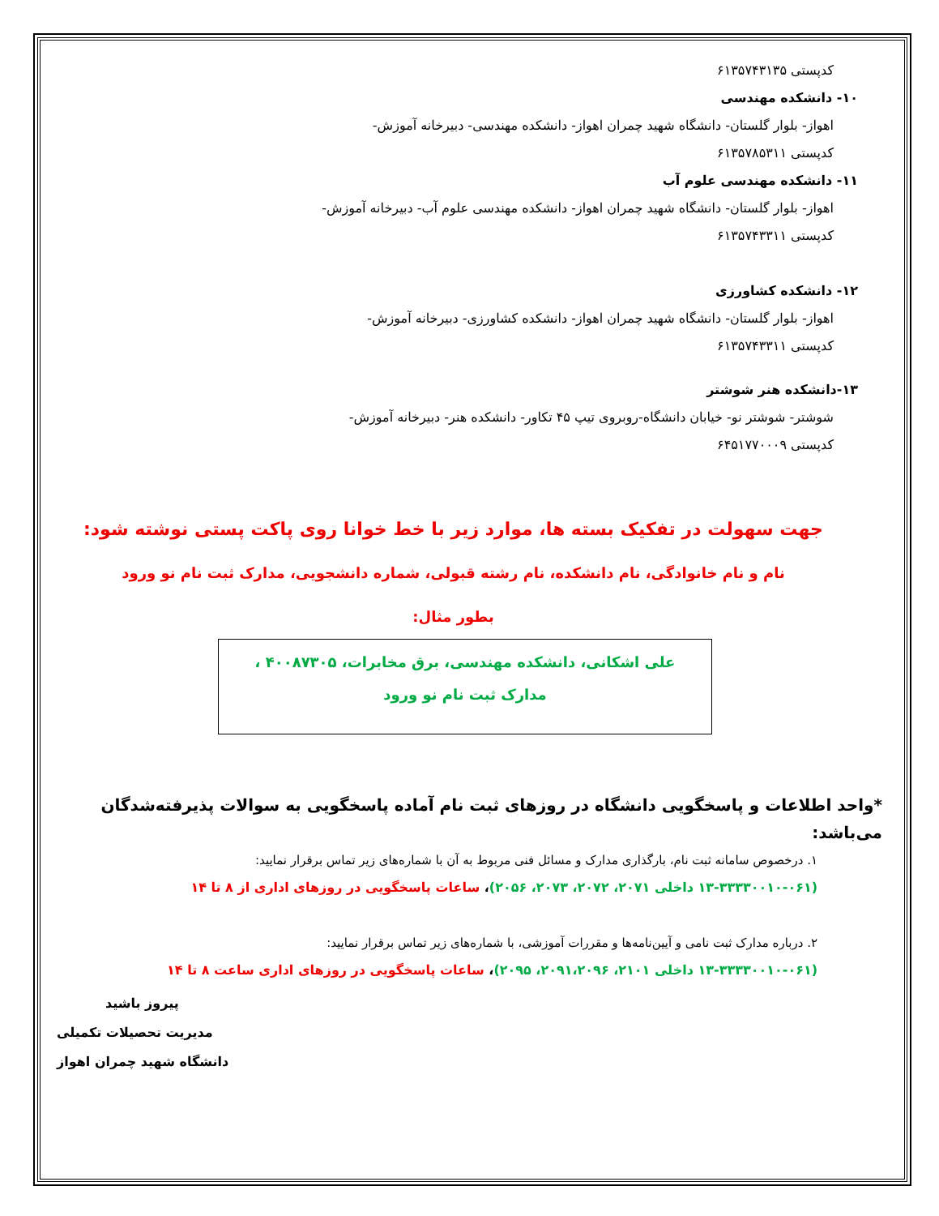کدپستی ۶۱۳۵۷۴۳۱۳۵
۱۰- دانشکده مهندسی
اهواز- بلوار گلستان- دانشگاه شهید چمران اهواز- دانشکده مهندسی- دبیرخانه آموزش-
کدپستی ۶۱۳۵۷۸۵۳۱۱
۱۱- دانشکده مهندسی علوم آب
اهواز- بلوار گلستان- دانشگاه شهید چمران اهواز- دانشکده مهندسی علوم آب- دبیرخانه آموزش-
کدپستی ۶۱۳۵۷۴۳۳۱۱
۱۲- دانشکده کشاورزی
اهواز- بلوار گلستان- دانشگاه شهید چمران اهواز- دانشکده کشاورزی- دبیرخانه آموزش-
کدپستی ۶۱۳۵۷۴۳۳۱۱
۱۳-دانشکده هنر شوشتر
شوشتر- شوشتر نو- خیابان دانشگاه-روبروی تیپ ۴۵ تکاور- دانشکده هنر- دبیرخانه آموزش-
کدپستی ۶۴۵۱۷۷۰۰۰۹
جهت سهولت در تفکیک بسته ها، موارد زیر با خط خوانا روی پاکت پستی نوشته شود:
نام و نام خانوادگی، نام دانشکده، نام رشته قبولی، شماره دانشجویی، مدارک ثبت نام نو ورود
بطور مثال:
علی اشکانی، دانشکده مهندسی، برق مخابرات، ۴۰۰۸۷۳۰۵ ،
مدارک ثبت نام نو ورود
*واحد اطلاعات و پاسخگویی دانشگاه در روزهای ثبت نام آماده پاسخگویی به سوالات پذیرفته‌شدگان می‌باشد:
۱. درخصوص سامانه ثبت نام، بارگذاری مدارک و مسائل فنی مربوط به آن با شماره‌های زیر تماس برقرار نمایید:
(۱۳-۳۳۳۳۰۰۱۰-۰۶۱ داخلی ۲۰۷۱، ۲۰۷۲، ۲۰۷۳، ۲۰۵۶)، ساعات پاسخگویی در روزهای اداری از ۸ تا ۱۴
۲. درباره مدارک ثبت نامی و آیین‌نامه‌ها و مقررات آموزشی، با شماره‌های زیر تماس برقرار نمایید:
(۱۳-۳۳۳۳۰۰۱۰-۰۶۱ داخلی ۲۱۰۱، ۲۰۹۱،۲۰۹۶، ۲۰۹۵)، ساعات پاسخگویی در روزهای اداری ساعت ۸ تا ۱۴
پیروز باشید
مدیریت تحصیلات تکمیلی
دانشگاه شهید چمران اهواز